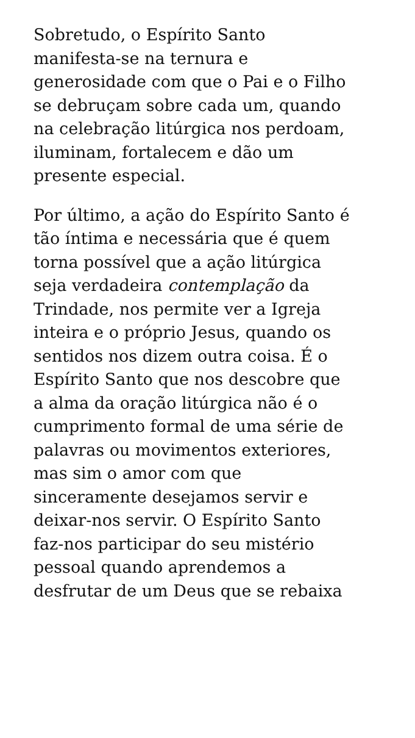Sobretudo, o Espírito Santo
manifesta-se na ternura e
generosidade com que o Pai e o Filho
se debruçam sobre cada um, quando
na celebração litúrgica nos perdoam,
iluminam, fortalecem e dão um
presente especial.
Por último, a ação do Espírito Santo é
tão íntima e necessária que é quem
torna possível que a ação litúrgica
seja verdadeira contemplação da
Trindade, nos permite ver a Igreja
inteira e o próprio Jesus, quando os
sentidos nos dizem outra coisa. É o
Espírito Santo que nos descobre que
a alma da oração litúrgica não é o
cumprimento formal de uma série de
palavras ou movimentos exteriores,
mas sim o amor com que
sinceramente desejamos servir e
deixar-nos servir. O Espírito Santo
faz-nos participar do seu mistério
pessoal quando aprendemos a
desfrutar de um Deus que se rebaixa